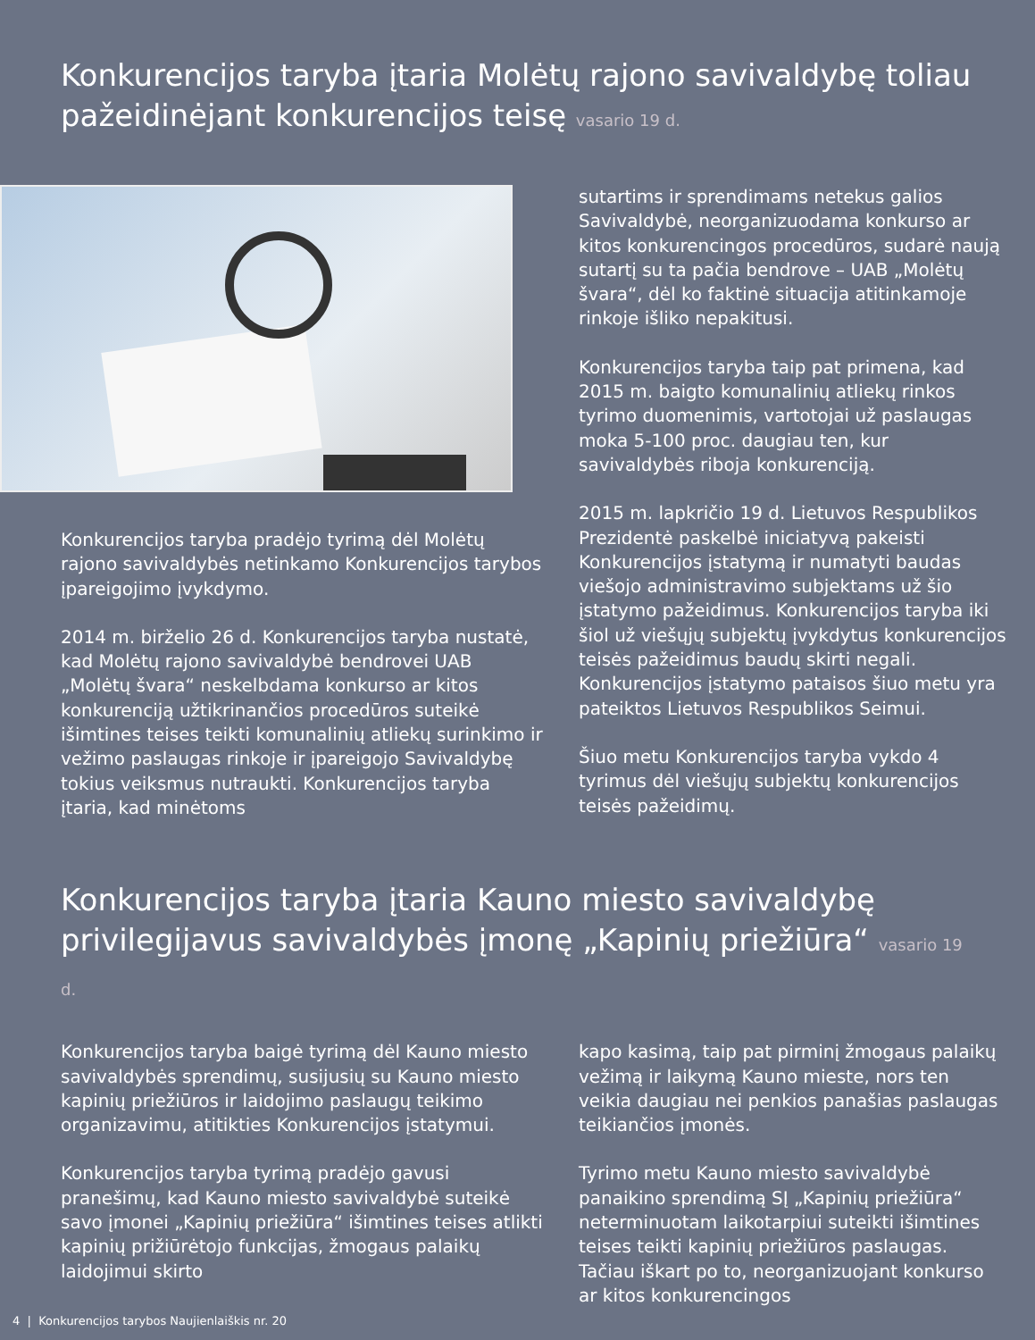Konkurencijos taryba įtaria Molėtų rajono savivaldybę toliau pažeidinėjant konkurencijos teisę vasario 19 d.
Konkurencijos taryba pradėjo tyrimą dėl Molėtų rajono savivaldybės netinkamo Konkurencijos tarybos įpareigojimo įvykdymo.
2014 m. birželio 26 d. Konkurencijos taryba nustatė, kad Molėtų rajono savivaldybė bendrovei UAB „Molėtų švara“ neskelbdama konkurso ar kitos konkurenciją užtikrinančios procedūros suteikė išimtines teises teikti komunalinių atliekų surinkimo ir vežimo paslaugas rinkoje ir įpareigojo Savivaldybę tokius veiksmus nutraukti. Konkurencijos taryba įtaria, kad minėtoms
sutartims ir sprendimams netekus galios Savivaldybė, neorganizuodama konkurso ar kitos konkurencingos procedūros, sudarė naują sutartį su ta pačia bendrove – UAB „Molėtų švara“, dėl ko faktinė situacija atitinkamoje rinkoje išliko nepakitusi.
Konkurencijos taryba taip pat primena, kad 2015 m. baigto komunalinių atliekų rinkos tyrimo duomenimis, vartotojai už paslaugas moka 5-100 proc. daugiau ten, kur savivaldybės riboja konkurenciją.
2015 m. lapkričio 19 d. Lietuvos Respublikos Prezidentė paskelbė iniciatyvą pakeisti Konkurencijos įstatymą ir numatyti baudas viešojo administravimo subjektams už šio įstatymo pažeidimus. Konkurencijos taryba iki šiol už viešųjų subjektų įvykdytus konkurencijos teisės pažeidimus baudų skirti negali. Konkurencijos įstatymo pataisos šiuo metu yra pateiktos Lietuvos Respublikos Seimui.
Šiuo metu Konkurencijos taryba vykdo 4 tyrimus dėl viešųjų subjektų konkurencijos teisės pažeidimų.
Konkurencijos taryba įtaria Kauno miesto savivaldybę privilegijavus savivaldybės įmonę „Kapinių priežiūra“ vasario 19 d.
Konkurencijos taryba baigė tyrimą dėl Kauno miesto savivaldybės sprendimų, susijusių su Kauno miesto kapinių priežiūros ir laidojimo paslaugų teikimo organizavimu, atitikties Konkurencijos įstatymui.
Konkurencijos taryba tyrimą pradėjo gavusi pranešimų, kad Kauno miesto savivaldybė suteikė savo įmonei „Kapinių priežiūra“ išimtines teises atlikti kapinių prižiūrėtojo funkcijas, žmogaus palaikų laidojimui skirto
kapo kasimą, taip pat pirminį žmogaus palaikų vežimą ir laikymą Kauno mieste, nors ten veikia daugiau nei penkios panašias paslaugas teikiančios įmonės.
Tyrimo metu Kauno miesto savivaldybė panaikino sprendimą SĮ „Kapinių priežiūra“ neterminuotam laikotarpiui suteikti išimtines teises teikti kapinių priežiūros paslaugas. Tačiau iškart po to, neorganizuojant konkurso ar kitos konkurencingos
4 | Konkurencijos tarybos Naujienlaiškis nr. 20